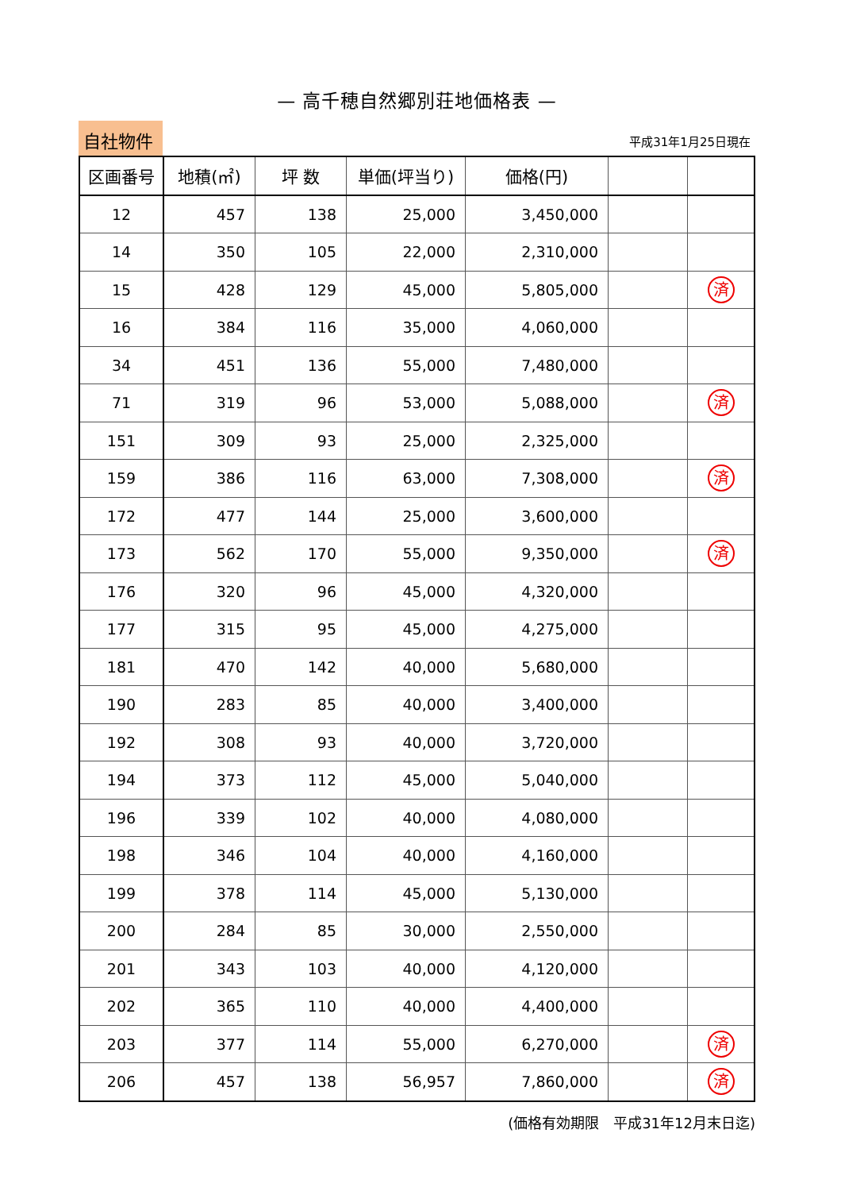— 高千穂自然郷別荘地価格表 —
自社物件
平成31年1月25日現在
| 区画番号 | 地積(㎡) | 坪 数 | 単価(坪当り) | 価格(円) | | |
| --- | --- | --- | --- | --- | --- | --- |
| 12 | 457 | 138 | 25,000 | 3,450,000 | | |
| 14 | 350 | 105 | 22,000 | 2,310,000 | | |
| 15 | 428 | 129 | 45,000 | 5,805,000 | | 済 |
| 16 | 384 | 116 | 35,000 | 4,060,000 | | |
| 34 | 451 | 136 | 55,000 | 7,480,000 | | |
| 71 | 319 | 96 | 53,000 | 5,088,000 | | 済 |
| 151 | 309 | 93 | 25,000 | 2,325,000 | | |
| 159 | 386 | 116 | 63,000 | 7,308,000 | | 済 |
| 172 | 477 | 144 | 25,000 | 3,600,000 | | |
| 173 | 562 | 170 | 55,000 | 9,350,000 | | 済 |
| 176 | 320 | 96 | 45,000 | 4,320,000 | | |
| 177 | 315 | 95 | 45,000 | 4,275,000 | | |
| 181 | 470 | 142 | 40,000 | 5,680,000 | | |
| 190 | 283 | 85 | 40,000 | 3,400,000 | | |
| 192 | 308 | 93 | 40,000 | 3,720,000 | | |
| 194 | 373 | 112 | 45,000 | 5,040,000 | | |
| 196 | 339 | 102 | 40,000 | 4,080,000 | | |
| 198 | 346 | 104 | 40,000 | 4,160,000 | | |
| 199 | 378 | 114 | 45,000 | 5,130,000 | | |
| 200 | 284 | 85 | 30,000 | 2,550,000 | | |
| 201 | 343 | 103 | 40,000 | 4,120,000 | | |
| 202 | 365 | 110 | 40,000 | 4,400,000 | | |
| 203 | 377 | 114 | 55,000 | 6,270,000 | | 済 |
| 206 | 457 | 138 | 56,957 | 7,860,000 | | 済 |
(価格有効期限　平成31年12月末日迄)